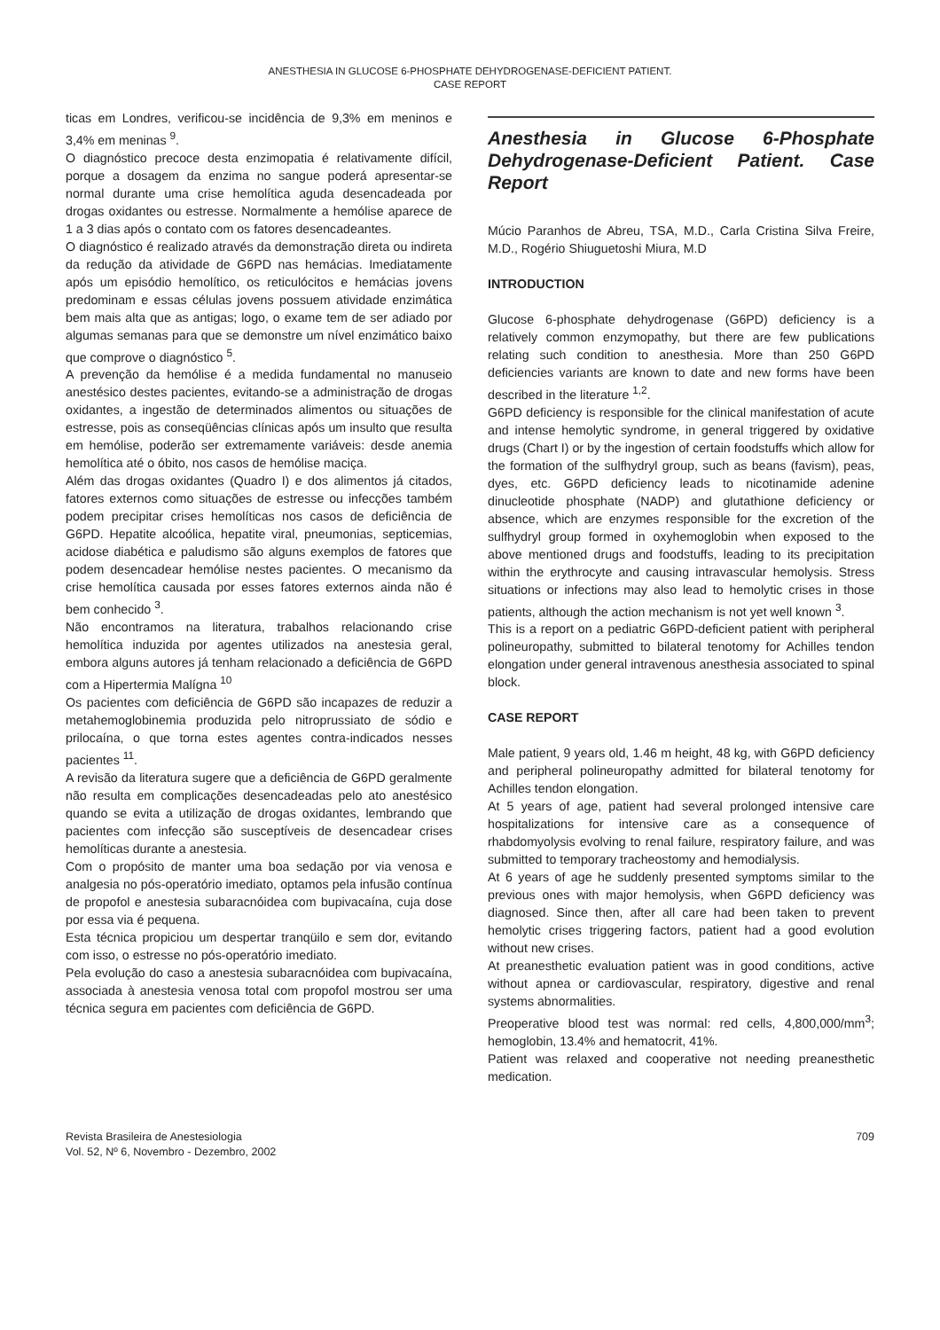ANESTHESIA IN GLUCOSE 6-PHOSPHATE DEHYDROGENASE-DEFICIENT PATIENT.
CASE REPORT
ticas em Londres, verificou-se incidência de 9,3% em meninos e 3,4% em meninas <sup>9</sup>.
O diagnóstico precoce desta enzimopatia é relativamente difícil, porque a dosagem da enzima no sangue poderá apresentar-se normal durante uma crise hemolítica aguda desencadeada por drogas oxidantes ou estresse. Normalmente a hemólise aparece de 1 a 3 dias após o contato com os fatores desencadeantes.
O diagnóstico é realizado através da demonstração direta ou indireta da redução da atividade de G6PD nas hemácias. Imediatamente após um episódio hemolítico, os reticulócitos e hemácias jovens predominam e essas células jovens possuem atividade enzimática bem mais alta que as antigas; logo, o exame tem de ser adiado por algumas semanas para que se demonstre um nível enzimático baixo que comprove o diagnóstico <sup>5</sup>.
A prevenção da hemólise é a medida fundamental no manuseio anestésico destes pacientes, evitando-se a administração de drogas oxidantes, a ingestão de determinados alimentos ou situações de estresse, pois as conseqüências clínicas após um insulto que resulta em hemólise, poderão ser extremamente variáveis: desde anemia hemolítica até o óbito, nos casos de hemólise maciça.
Além das drogas oxidantes (Quadro I) e dos alimentos já citados, fatores externos como situações de estresse ou infecções também podem precipitar crises hemolíticas nos casos de deficiência de G6PD. Hepatite alcoólica, hepatite viral, pneumonias, septicemias, acidose diabética e paludismo são alguns exemplos de fatores que podem desencadear hemólise nestes pacientes. O mecanismo da crise hemolítica causada por esses fatores externos ainda não é bem conhecido <sup>3</sup>.
Não encontramos na literatura, trabalhos relacionando crise hemolítica induzida por agentes utilizados na anestesia geral, embora alguns autores já tenham relacionado a deficiência de G6PD com a Hipertermia Malígna <sup>10</sup>
Os pacientes com deficiência de G6PD são incapazes de reduzir a metahemoglobinemia produzida pelo nitroprussiato de sódio e prilocaína, o que torna estes agentes contra-indicados nesses pacientes <sup>11</sup>.
A revisão da literatura sugere que a deficiência de G6PD geralmente não resulta em complicações desencadeadas pelo ato anestésico quando se evita a utilização de drogas oxidantes, lembrando que pacientes com infecção são susceptíveis de desencadear crises hemolíticas durante a anestesia.
Com o propósito de manter uma boa sedação por via venosa e analgesia no pós-operatório imediato, optamos pela infusão contínua de propofol e anestesia subaracnóidea com bupivacaína, cuja dose por essa via é pequena.
Esta técnica propiciou um despertar tranqüilo e sem dor, evitando com isso, o estresse no pós-operatório imediato.
Pela evolução do caso a anestesia subaracnóidea com bupivacaína, associada à anestesia venosa total com propofol mostrou ser uma técnica segura em pacientes com deficiência de G6PD.
Anesthesia in Glucose 6-Phosphate Dehydrogenase-Deficient Patient. Case Report
Múcio Paranhos de Abreu, TSA, M.D., Carla Cristina Silva Freire, M.D., Rogério Shiuguetoshi Miura, M.D
INTRODUCTION
Glucose 6-phosphate dehydrogenase (G6PD) deficiency is a relatively common enzymopathy, but there are few publications relating such condition to anesthesia. More than 250 G6PD deficiencies variants are known to date and new forms have been described in the literature <sup>1,2</sup>.
G6PD deficiency is responsible for the clinical manifestation of acute and intense hemolytic syndrome, in general triggered by oxidative drugs (Chart I) or by the ingestion of certain foodstuffs which allow for the formation of the sulfhydryl group, such as beans (favism), peas, dyes, etc. G6PD deficiency leads to nicotinamide adenine dinucleotide phosphate (NADP) and glutathione deficiency or absence, which are enzymes responsible for the excretion of the sulfhydryl group formed in oxyhemoglobin when exposed to the above mentioned drugs and foodstuffs, leading to its precipitation within the erythrocyte and causing intravascular hemolysis. Stress situations or infections may also lead to hemolytic crises in those patients, although the action mechanism is not yet well known <sup>3</sup>.
This is a report on a pediatric G6PD-deficient patient with peripheral polineuropathy, submitted to bilateral tenotomy for Achilles tendon elongation under general intravenous anesthesia associated to spinal block.
CASE REPORT
Male patient, 9 years old, 1.46 m height, 48 kg, with G6PD deficiency and peripheral polineuropathy admitted for bilateral tenotomy for Achilles tendon elongation.
At 5 years of age, patient had several prolonged intensive care hospitalizations for intensive care as a consequence of rhabdomyolysis evolving to renal failure, respiratory failure, and was submitted to temporary tracheostomy and hemodialysis.
At 6 years of age he suddenly presented symptoms similar to the previous ones with major hemolysis, when G6PD deficiency was diagnosed. Since then, after all care had been taken to prevent hemolytic crises triggering factors, patient had a good evolution without new crises.
At preanesthetic evaluation patient was in good conditions, active without apnea or cardiovascular, respiratory, digestive and renal systems abnormalities.
Preoperative blood test was normal: red cells, 4,800,000/mm<sup>3</sup>; hemoglobin, 13.4% and hematocrit, 41%.
Patient was relaxed and cooperative not needing preanesthetic medication.
Revista Brasileira de Anestesiologia
Vol. 52, Nº 6, Novembro - Dezembro, 2002
709